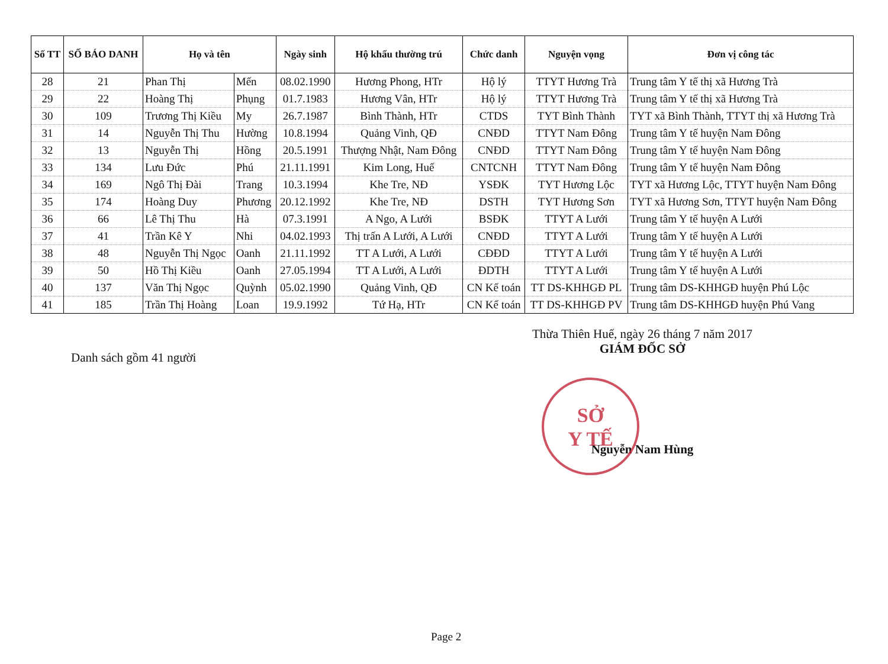| Số TT | SỐ BÁO DANH | Họ và tên | | Ngày sinh | Hộ khẩu thường trú | Chức danh | Nguyện vọng | Đơn vị công tác |
| --- | --- | --- | --- | --- | --- | --- | --- | --- |
| 28 | 21 | Phan Thị | Mến | 08.02.1990 | Hương Phong, HTr | Hộ lý | TTYT Hương Trà | Trung tâm Y tế thị xã Hương Trà |
| 29 | 22 | Hoàng Thị | Phụng | 01.7.1983 | Hương Vân, HTr | Hộ lý | TTYT Hương Trà | Trung tâm Y tế thị xã Hương Trà |
| 30 | 109 | Trương Thị Kiều | My | 26.7.1987 | Bình Thành, HTr | CTDS | TYT Bình Thành | TYT xã Bình Thành, TTYT thị xã Hương Trà |
| 31 | 14 | Nguyễn Thị Thu | Hường | 10.8.1994 | Quảng Vinh, QĐ | CNĐD | TTYT Nam Đông | Trung tâm Y tế huyện Nam Đông |
| 32 | 13 | Nguyễn Thị | Hồng | 20.5.1991 | Thượng Nhật, Nam Đông | CNĐD | TTYT Nam Đông | Trung tâm Y tế huyện Nam Đông |
| 33 | 134 | Lưu Đức | Phú | 21.11.1991 | Kim Long, Huế | CNTCNH | TTYT Nam Đông | Trung tâm Y tế huyện Nam Đông |
| 34 | 169 | Ngô Thị Đài | Trang | 10.3.1994 | Khe Tre, NĐ | YSĐK | TYT Hương Lộc | TYT xã Hương Lộc, TTYT huyện Nam Đông |
| 35 | 174 | Hoàng Duy | Phương | 20.12.1992 | Khe Tre, NĐ | DSTH | TYT Hương Sơn | TYT xã Hương Sơn, TTYT huyện Nam Đông |
| 36 | 66 | Lê Thị Thu | Hà | 07.3.1991 | A Ngo, A Lưới | BSĐK | TTYT A Lưới | Trung tâm Y tế huyện A Lưới |
| 37 | 41 | Trần Kê Y | Nhi | 04.02.1993 | Thị trấn A Lưới, A Lưới | CNĐD | TTYT A Lưới | Trung tâm Y tế huyện A Lưới |
| 38 | 48 | Nguyễn Thị Ngọc | Oanh | 21.11.1992 | TT A Lưới, A Lưới | CĐĐD | TTYT A Lưới | Trung tâm Y tế huyện A Lưới |
| 39 | 50 | Hồ Thị Kiều | Oanh | 27.05.1994 | TT A Lưới, A Lưới | ĐDTH | TTYT A Lưới | Trung tâm Y tế huyện A Lưới |
| 40 | 137 | Văn Thị Ngọc | Quỳnh | 05.02.1990 | Quảng Vinh, QĐ | CN Kế toán | TT DS-KHHGĐ PL | Trung tâm DS-KHHGĐ huyện Phú Lộc |
| 41 | 185 | Trần Thị Hoàng | Loan | 19.9.1992 | Tứ Hạ, HTr | CN Kế toán | TT DS-KHHGĐ PV | Trung tâm DS-KHHGĐ huyện Phú Vang |
Thừa Thiên Huế, ngày 26 tháng 7 năm 2017
GIÁM ĐỐC SỞ
Danh sách gồm 41 người
Nguyễn Nam Hùng
SỞ
Y TẾ
Page 2